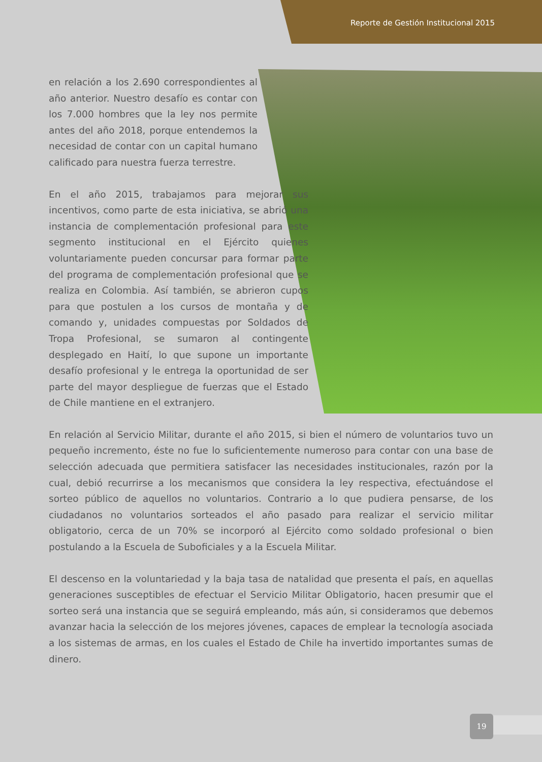Reporte de Gestión Institucional 2015
en relación a los 2.690 correspondientes al año anterior. Nuestro desafío es contar con los 7.000 hombres que la ley nos permite antes del año 2018, porque entendemos la necesidad de contar con un capital humano calificado para nuestra fuerza terrestre.
En el año 2015, trabajamos para mejorar sus incentivos, como parte de esta iniciativa, se abrió una instancia de complementación profesional para este segmento institucional en el Ejército quienes voluntariamente pueden concursar para formar parte del programa de complementación profesional que se realiza en Colombia. Así también, se abrieron cupos para que postulen a los cursos de montaña y de comando y, unidades compuestas por Soldados de Tropa Profesional, se sumaron al contingente desplegado en Haití, lo que supone un importante desafío profesional y le entrega la oportunidad de ser parte del mayor despliegue de fuerzas que el Estado de Chile mantiene en el extranjero.
En relación al Servicio Militar, durante el año 2015, si bien el número de voluntarios tuvo un pequeño incremento, éste no fue lo suficientemente numeroso para contar con una base de selección adecuada que permitiera satisfacer las necesidades institucionales, razón por la cual, debió recurrirse a los mecanismos que considera la ley respectiva, efectuándose el sorteo público de aquellos no voluntarios. Contrario a lo que pudiera pensarse, de los ciudadanos no voluntarios sorteados el año pasado para realizar el servicio militar obligatorio, cerca de un 70% se incorporó al Ejército como soldado profesional o bien postulando a la Escuela de Suboficiales y a la Escuela Militar.
El descenso en la voluntariedad y la baja tasa de natalidad que presenta el país, en aquellas generaciones susceptibles de efectuar el Servicio Militar Obligatorio, hacen presumir que el sorteo será una instancia que se seguirá empleando, más aún, si consideramos que debemos avanzar hacia la selección de los mejores jóvenes, capaces de emplear la tecnología asociada a los sistemas de armas, en los cuales el Estado de Chile ha invertido importantes sumas de dinero.
19